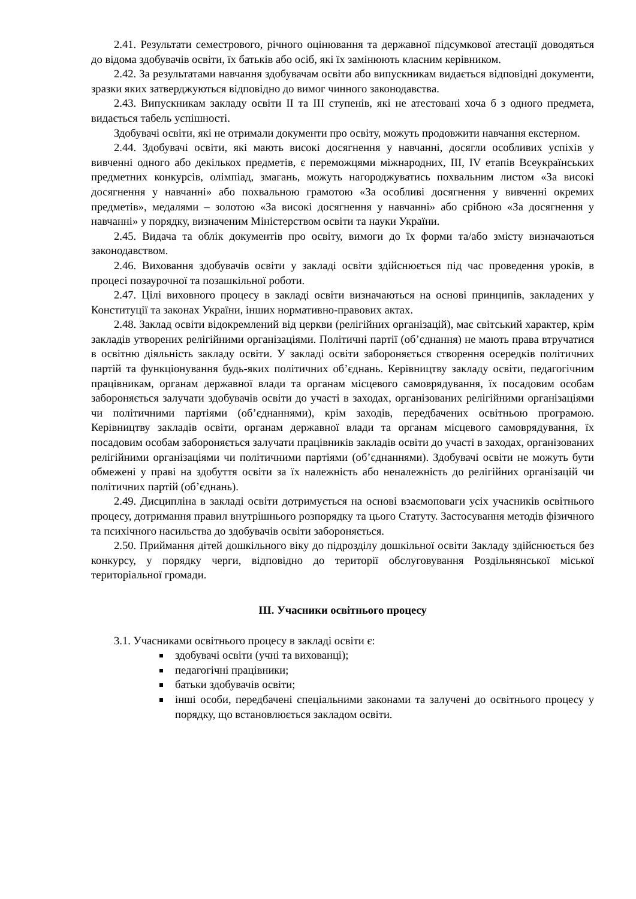2.41. Результати семестрового, річного оцінювання та державної підсумкової атестації доводяться до відома здобувачів освіти, їх батьків або осіб, які їх замінюють класним керівником.
2.42. За результатами навчання здобувачам освіти або випускникам видається відповідні документи, зразки яких затверджуються відповідно до вимог чинного законодавства.
2.43. Випускникам закладу освіти II та III ступенів, які не атестовані хоча б з одного предмета, видається табель успішності.
Здобувачі освіти, які не отримали документи про освіту, можуть продовжити навчання екстерном.
2.44. Здобувачі освіти, які мають високі досягнення у навчанні, досягли особливих успіхів у вивченні одного або декількох предметів, є переможцями міжнародних, III, IV етапів Всеукраїнських предметних конкурсів, олімпіад, змагань, можуть нагороджуватись похвальним листом «За високі досягнення у навчанні» або похвальною грамотою «За особливі досягнення у вивченні окремих предметів», медалями – золотою «За високі досягнення у навчанні» або срібною «За досягнення у навчанні» у порядку, визначеним Міністерством освіти та науки України.
2.45. Видача та облік документів про освіту, вимоги до їх форми та/або змісту визначаються законодавством.
2.46. Виховання здобувачів освіти у закладі освіти здійснюється під час проведення уроків, в процесі позаурочної та позашкільної роботи.
2.47. Цілі виховного процесу в закладі освіти визначаються на основі принципів, закладених у Конституції та законах України, інших нормативно-правових актах.
2.48. Заклад освіти відокремлений від церкви (релігійних організацій), має світський характер, крім закладів утворених релігійними організаціями. Політичні партії (об’єднання) не мають права втручатися в освітню діяльність закладу освіти. У закладі освіти забороняється створення осередків політичних партій та функціонування будь-яких політичних об’єднань. Керівництву закладу освіти, педагогічним працівникам, органам державної влади та органам місцевого самоврядування, їх посадовим особам забороняється залучати здобувачів освіти до участі в заходах, організованих релігійними організаціями чи політичними партіями (об’єднаннями), крім заходів, передбачених освітньою програмою. Керівництву закладів освіти, органам державної влади та органам місцевого самоврядування, їх посадовим особам забороняється залучати працівників закладів освіти до участі в заходах, організованих релігійними організаціями чи політичними партіями (об’єднаннями). Здобувачі освіти не можуть бути обмежені у праві на здобуття освіти за їх належність або неналежність до релігійних організацій чи політичних партій (об’єднань).
2.49. Дисципліна в закладі освіти дотримується на основі взаємоповаги усіх учасників освітнього процесу, дотримання правил внутрішнього розпорядку та цього Статуту. Застосування методів фізичного та психічного насильства до здобувачів освіти забороняється.
2.50. Приймання дітей дошкільного віку до підрозділу дошкільної освіти Закладу здійснюється без конкурсу, у порядку черги, відповідно до території обслуговування Роздільнянської міської територіальної громади.
III. Учасники освітнього процесу
3.1. Учасниками освітнього процесу в закладі освіти є:
здобувачі освіти (учні та вихованці);
педагогічні працівники;
батьки здобувачів освіти;
інші особи, передбачені спеціальними законами та залучені до освітнього процесу у порядку, що встановлюється закладом освіти.